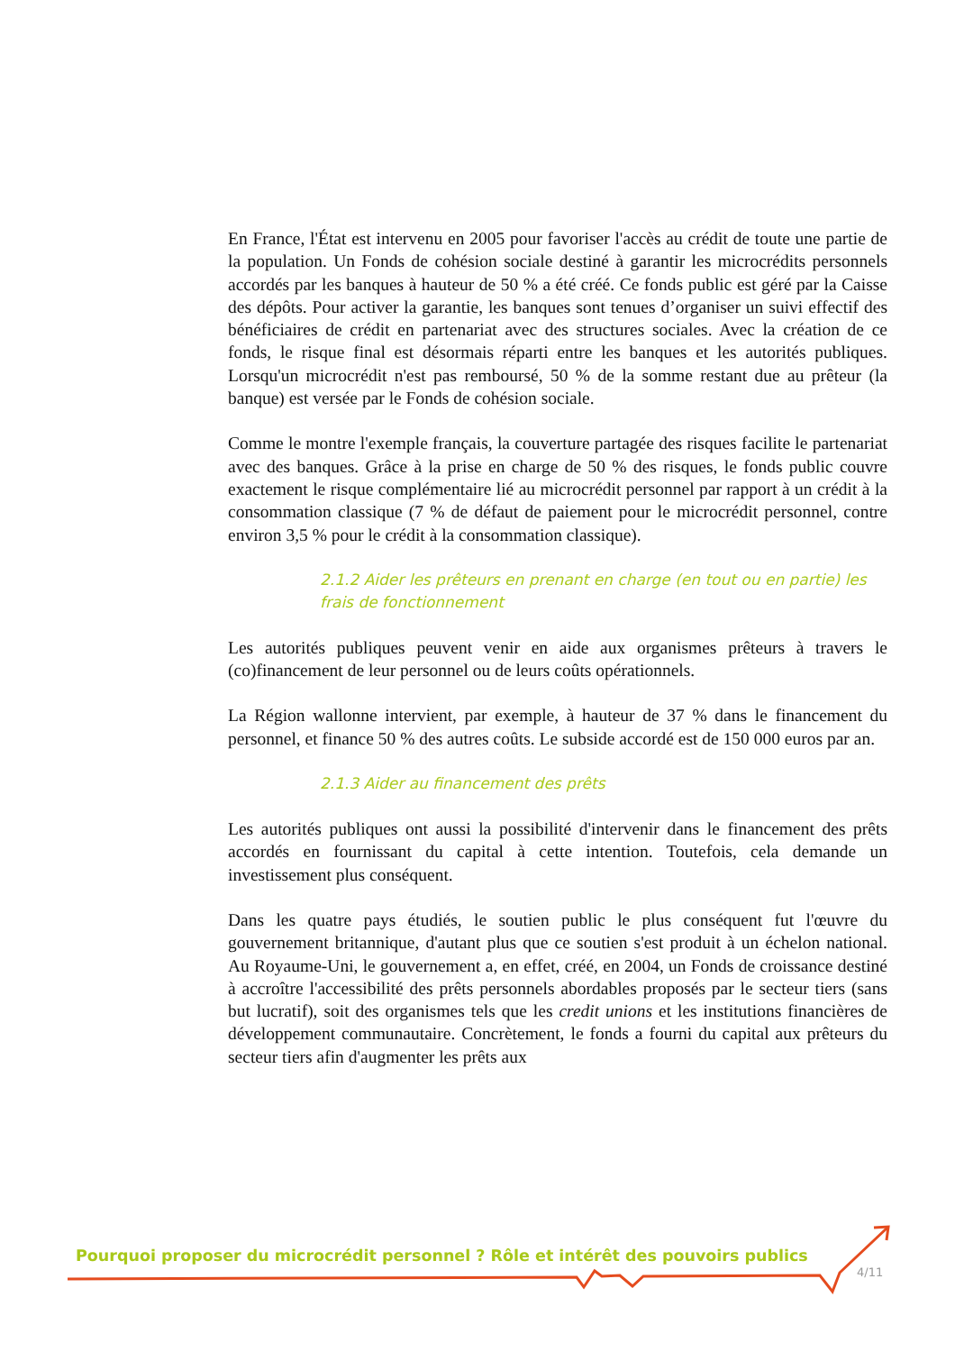En France, l'État est intervenu en 2005 pour favoriser l'accès au crédit de toute une partie de la population. Un Fonds de cohésion sociale destiné à garantir les microcrédits personnels accordés par les banques à hauteur de 50 % a été créé. Ce fonds public est géré par la Caisse des dépôts. Pour activer la garantie, les banques sont tenues d’organiser un suivi effectif des bénéficiaires de crédit en partenariat avec des structures sociales. Avec la création de ce fonds, le risque final est désormais réparti entre les banques et les autorités publiques. Lorsqu'un microcrédit n'est pas remboursé, 50 % de la somme restant due au prêteur (la banque) est versée par le Fonds de cohésion sociale.
Comme le montre l'exemple français, la couverture partagée des risques facilite le partenariat avec des banques. Grâce à la prise en charge de 50 % des risques, le fonds public couvre exactement le risque complémentaire lié au microcrédit personnel par rapport à un crédit à la consommation classique (7 % de défaut de paiement pour le microcrédit personnel, contre environ 3,5 % pour le crédit à la consommation classique).
2.1.2 Aider les prêteurs en prenant en charge (en tout ou en partie) les frais de fonctionnement
Les autorités publiques peuvent venir en aide aux organismes prêteurs à travers le (co)financement de leur personnel ou de leurs coûts opérationnels.
La Région wallonne intervient, par exemple, à hauteur de 37 % dans le financement du personnel, et finance 50 % des autres coûts. Le subside accordé est de 150 000 euros par an.
2.1.3 Aider au financement des prêts
Les autorités publiques ont aussi la possibilité d'intervenir dans le financement des prêts accordés en fournissant du capital à cette intention. Toutefois, cela demande un investissement plus conséquent.
Dans les quatre pays étudiés, le soutien public le plus conséquent fut l'œuvre du gouvernement britannique, d'autant plus que ce soutien s'est produit à un échelon national. Au Royaume-Uni, le gouvernement a, en effet, créé, en 2004, un Fonds de croissance destiné à accroître l'accessibilité des prêts personnels abordables proposés par le secteur tiers (sans but lucratif), soit des organismes tels que les credit unions et les institutions financières de développement communautaire. Concrètement, le fonds a fourni du capital aux prêteurs du secteur tiers afin d'augmenter les prêts aux
Pourquoi proposer du microcrédit personnel ? Rôle et intérêt des pouvoirs publics
4/11